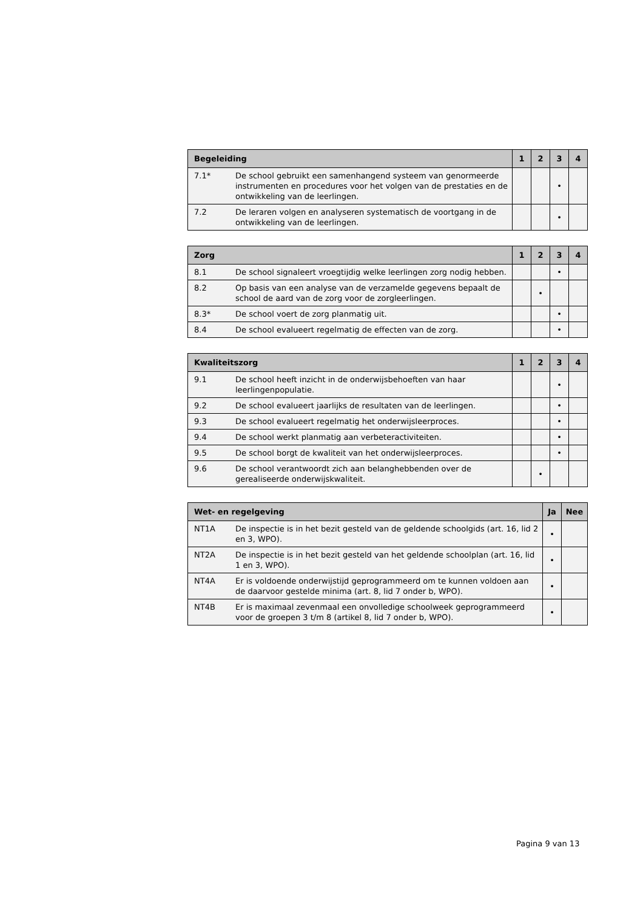| Begeleiding | | 1 | 2 | 3 | 4 |
| --- | --- | --- | --- | --- | --- |
| 7.1* | De school gebruikt een samenhangend systeem van genormeerde instrumenten en procedures voor het volgen van de prestaties en de ontwikkeling van de leerlingen. | | | • | |
| 7.2 | De leraren volgen en analyseren systematisch de voortgang in de ontwikkeling van de leerlingen. | | | • | |
| Zorg | | 1 | 2 | 3 | 4 |
| --- | --- | --- | --- | --- | --- |
| 8.1 | De school signaleert vroegtijdig welke leerlingen zorg nodig hebben. | | | • | |
| 8.2 | Op basis van een analyse van de verzamelde gegevens bepaalt de school de aard van de zorg voor de zorgleerlingen. | | • | | |
| 8.3* | De school voert de zorg planmatig uit. | | | • | |
| 8.4 | De school evalueert regelmatig de effecten van de zorg. | | | • | |
| Kwaliteitszorg | | 1 | 2 | 3 | 4 |
| --- | --- | --- | --- | --- | --- |
| 9.1 | De school heeft inzicht in de onderwijsbehoeften van haar leerlingenpopulatie. | | | • | |
| 9.2 | De school evalueert jaarlijks de resultaten van de leerlingen. | | | • | |
| 9.3 | De school evalueert regelmatig het onderwijsleerproces. | | | • | |
| 9.4 | De school werkt planmatig aan verbeteractiviteiten. | | | • | |
| 9.5 | De school borgt de kwaliteit van het onderwijsleerproces. | | | • | |
| 9.6 | De school verantwoordt zich aan belanghebbenden over de gerealiseerde onderwijskwaliteit. | | • | | |
| Wet- en regelgeving | | Ja | Nee |
| --- | --- | --- | --- |
| NT1A | De inspectie is in het bezit gesteld van de geldende schoolgids (art. 16, lid 2 en 3, WPO). | • | |
| NT2A | De inspectie is in het bezit gesteld van het geldende schoolplan (art. 16, lid 1 en 3, WPO). | • | |
| NT4A | Er is voldoende onderwijstijd geprogrammeerd om te kunnen voldoen aan de daarvoor gestelde minima (art. 8, lid 7 onder b, WPO). | • | |
| NT4B | Er is maximaal zevenmaal een onvolledige schoolweek geprogrammeerd voor de groepen 3 t/m 8 (artikel 8, lid 7 onder b, WPO). | • | |
Pagina 9 van 13